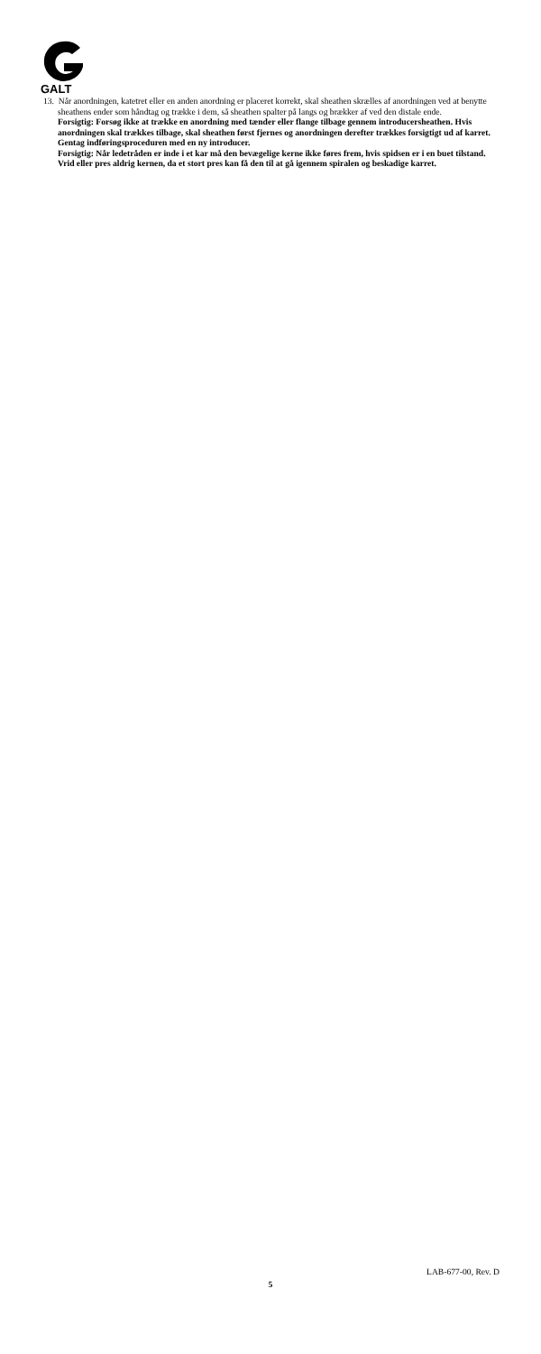GALT
13. Når anordningen, katetret eller en anden anordning er placeret korrekt, skal sheathen skrælles af anordningen ved at benytte sheathens ender som håndtag og trække i dem, så sheathen spalter på langs og brækker af ved den distale ende.
Forsigtig: Forsøg ikke at trække en anordning med tænder eller flange tilbage gennem introducersheathen. Hvis anordningen skal trækkes tilbage, skal sheathen først fjernes og anordningen derefter trækkes forsigtigt ud af karret. Gentag indføringsproceduren med en ny introducer.
Forsigtig: Når ledetråden er inde i et kar må den bevægelige kerne ikke føres frem, hvis spidsen er i en buet tilstand. Vrid eller pres aldrig kernen, da et stort pres kan få den til at gå igennem spiralen og beskadige karret.
LAB-677-00, Rev. D
5